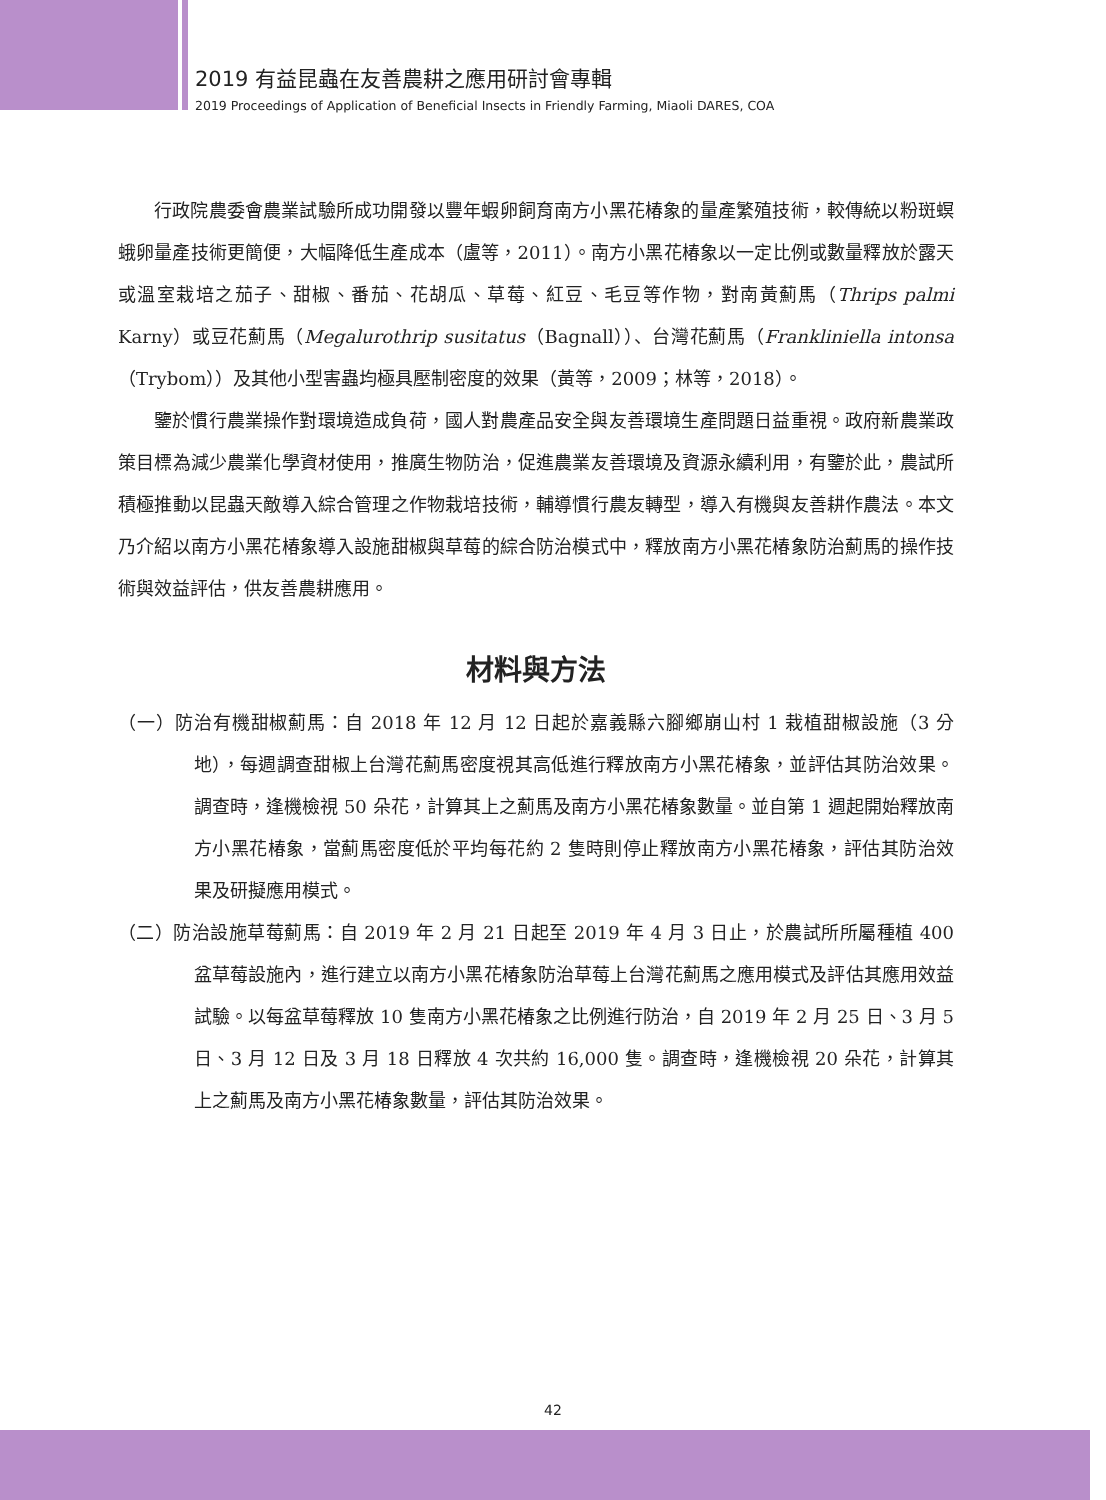2019 有益昆蟲在友善農耕之應用研討會專輯
2019 Proceedings of Application of Beneficial Insects in Friendly Farming, Miaoli DARES, COA
行政院農委會農業試驗所成功開發以豐年蝦卵飼育南方小黑花椿象的量產繁殖技術，較傳統以粉斑螟蛾卵量產技術更簡便，大幅降低生產成本（盧等，2011）。南方小黑花椿象以一定比例或數量釋放於露天或溫室栽培之茄子、甜椒、番茄、花胡瓜、草莓、紅豆、毛豆等作物，對南黃薊馬（Thrips palmi Karny）或豆花薊馬（Megalurothrip susitatus（Bagnall））、台灣花薊馬（Frankliniella intonsa（Trybom））及其他小型害蟲均極具壓制密度的效果（黃等，2009；林等，2018）。
鑒於慣行農業操作對環境造成負荷，國人對農產品安全與友善環境生產問題日益重視。政府新農業政策目標為減少農業化學資材使用，推廣生物防治，促進農業友善環境及資源永續利用，有鑒於此，農試所積極推動以昆蟲天敵導入綜合管理之作物栽培技術，輔導慣行農友轉型，導入有機與友善耕作農法。本文乃介紹以南方小黑花椿象導入設施甜椒與草莓的綜合防治模式中，釋放南方小黑花椿象防治薊馬的操作技術與效益評估，供友善農耕應用。
材料與方法
（一）防治有機甜椒薊馬：自 2018 年 12 月 12 日起於嘉義縣六腳鄉崩山村 1 栽植甜椒設施（3 分地），每週調查甜椒上台灣花薊馬密度視其高低進行釋放南方小黑花椿象，並評估其防治效果。調查時，逢機檢視 50 朵花，計算其上之薊馬及南方小黑花椿象數量。並自第 1 週起開始釋放南方小黑花椿象，當薊馬密度低於平均每花約 2 隻時則停止釋放南方小黑花椿象，評估其防治效果及研擬應用模式。
（二）防治設施草莓薊馬：自 2019 年 2 月 21 日起至 2019 年 4 月 3 日止，於農試所所屬種植 400 盆草莓設施內，進行建立以南方小黑花椿象防治草莓上台灣花薊馬之應用模式及評估其應用效益試驗。以每盆草莓釋放 10 隻南方小黑花椿象之比例進行防治，自 2019 年 2 月 25 日、3 月 5 日、3 月 12 日及 3 月 18 日釋放 4 次共約 16,000 隻。調查時，逢機檢視 20 朵花，計算其上之薊馬及南方小黑花椿象數量，評估其防治效果。
42